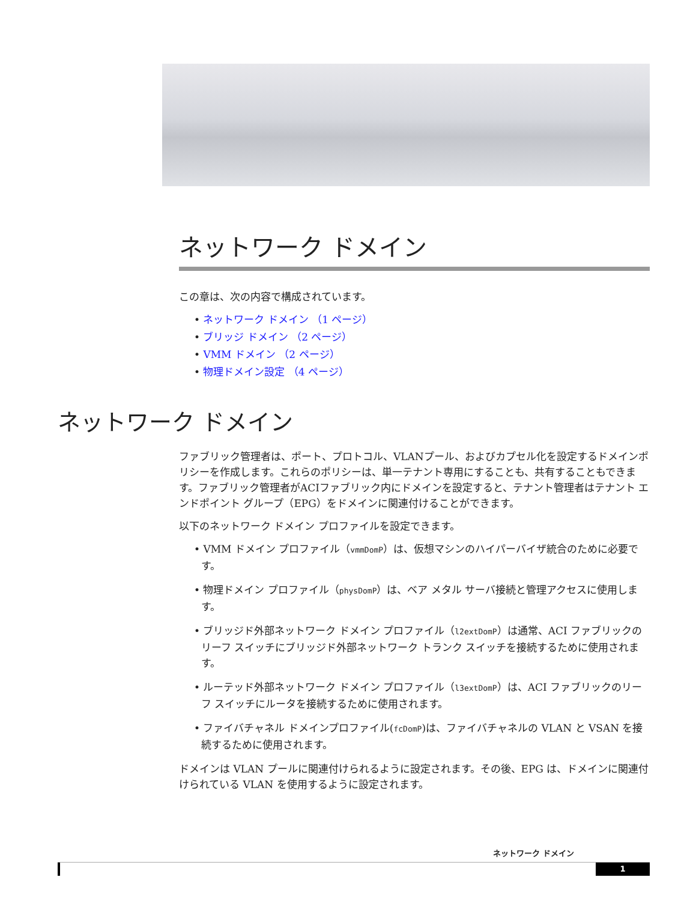ネットワーク ドメイン
この章は、次の内容で構成されています。
• ネットワーク ドメイン （1 ページ）
• ブリッジ ドメイン （2 ページ）
• VMM ドメイン （2 ページ）
• 物理ドメイン設定 （4 ページ）
ネットワーク ドメイン
ファブリック管理者は、ポート、プロトコル、VLANプール、およびカプセル化を設定するドメインポリシーを作成します。これらのポリシーは、単一テナント専用にすることも、共有することもできます。ファブリック管理者がACIファブリック内にドメインを設定すると、テナント管理者はテナント エンドポイント グループ（EPG）をドメインに関連付けることができます。
以下のネットワーク ドメイン プロファイルを設定できます。
• VMM ドメイン プロファイル（vmmDomP）は、仮想マシンのハイパーバイザ統合のために必要です。
• 物理ドメイン プロファイル（physDomP）は、ベア メタル サーバ接続と管理アクセスに使用します。
• ブリッジド外部ネットワーク ドメイン プロファイル（l2extDomP）は通常、ACI ファブリックのリーフ スイッチにブリッジド外部ネットワーク トランク スイッチを接続するために使用されます。
• ルーテッド外部ネットワーク ドメイン プロファイル（l3extDomP）は、ACI ファブリックのリーフ スイッチにルータを接続するために使用されます。
• ファイバチャネル ドメインプロファイル(fcDomP)は、ファイバチャネルの VLAN と VSAN を接続するために使用されます。
ドメインは VLAN プールに関連付けられるように設定されます。その後、EPG は、ドメインに関連付けられている VLAN を使用するように設定されます。
ネットワーク ドメイン
1